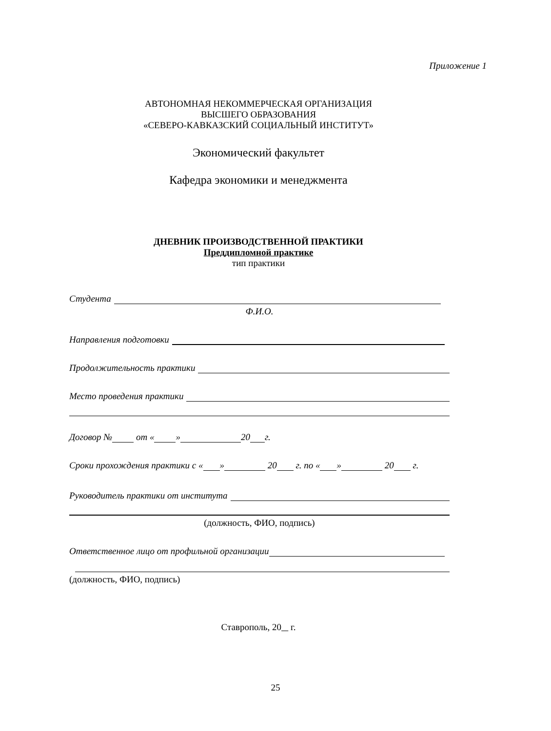Приложение 1
АВТОНОМНАЯ НЕКОММЕРЧЕСКАЯ ОРГАНИЗАЦИЯ
ВЫСШЕГО ОБРАЗОВАНИЯ
«СЕВЕРО-КАВКАЗСКИЙ СОЦИАЛЬНЫЙ ИНСТИТУТ»
Экономический факультет
Кафедра экономики и менеджмента
ДНЕВНИК ПРОИЗВОДСТВЕННОЙ ПРАКТИКИ
Преддипломной практике
тип практики
Студента
Ф.И.О.
Направления подготовки
Продолжительность практики
Место проведения практики
Договор № от « » 20 г.
Сроки прохождения практики с « » 20 г. по « » 20 г.
Руководитель практики от института
(должность, ФИО, подпись)
Ответственное лицо от профильной организации
(должность, ФИО, подпись)
Ставрополь, 20 г.
25